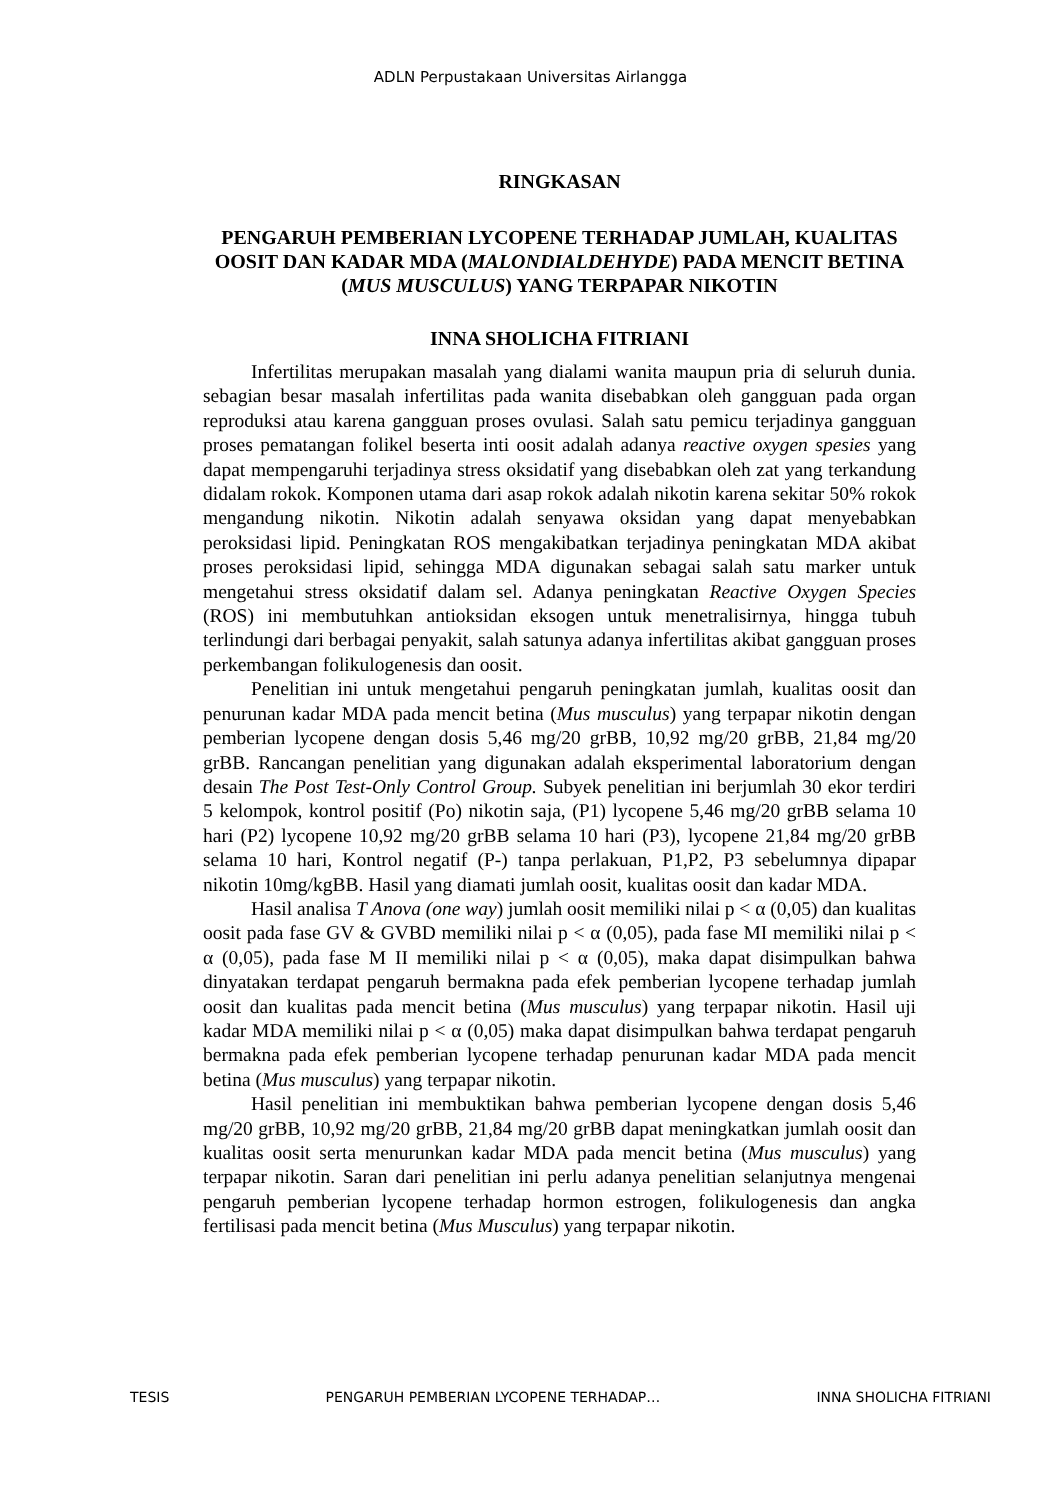ADLN Perpustakaan Universitas Airlangga
RINGKASAN
PENGARUH PEMBERIAN LYCOPENE TERHADAP JUMLAH, KUALITAS OOSIT DAN KADAR MDA (MALONDIALDEHYDE) PADA MENCIT BETINA (MUS MUSCULUS) YANG TERPAPAR NIKOTIN
INNA SHOLICHA FITRIANI
Infertilitas merupakan masalah yang dialami wanita maupun pria di seluruh dunia. sebagian besar masalah infertilitas pada wanita disebabkan oleh gangguan pada organ reproduksi atau karena gangguan proses ovulasi. Salah satu pemicu terjadinya gangguan proses pematangan folikel beserta inti oosit adalah adanya reactive oxygen spesies yang dapat mempengaruhi terjadinya stress oksidatif yang disebabkan oleh zat yang terkandung didalam rokok. Komponen utama dari asap rokok adalah nikotin karena sekitar 50% rokok mengandung nikotin. Nikotin adalah senyawa oksidan yang dapat menyebabkan peroksidasi lipid. Peningkatan ROS mengakibatkan terjadinya peningkatan MDA akibat proses peroksidasi lipid, sehingga MDA digunakan sebagai salah satu marker untuk mengetahui stress oksidatif dalam sel. Adanya peningkatan Reactive Oxygen Species (ROS) ini membutuhkan antioksidan eksogen untuk menetralisirnya, hingga tubuh terlindungi dari berbagai penyakit, salah satunya adanya infertilitas akibat gangguan proses perkembangan folikulogenesis dan oosit.
Penelitian ini untuk mengetahui pengaruh peningkatan jumlah, kualitas oosit dan penurunan kadar MDA pada mencit betina (Mus musculus) yang terpapar nikotin dengan pemberian lycopene dengan dosis 5,46 mg/20 grBB, 10,92 mg/20 grBB, 21,84 mg/20 grBB. Rancangan penelitian yang digunakan adalah eksperimental laboratorium dengan desain The Post Test-Only Control Group. Subyek penelitian ini berjumlah 30 ekor terdiri 5 kelompok, kontrol positif (Po) nikotin saja, (P1) lycopene 5,46 mg/20 grBB selama 10 hari (P2) lycopene 10,92 mg/20 grBB selama 10 hari (P3), lycopene 21,84 mg/20 grBB selama 10 hari, Kontrol negatif (P-) tanpa perlakuan, P1,P2, P3 sebelumnya dipapar nikotin 10mg/kgBB. Hasil yang diamati jumlah oosit, kualitas oosit dan kadar MDA.
Hasil analisa T Anova (one way) jumlah oosit memiliki nilai p < α (0,05) dan kualitas oosit pada fase GV & GVBD memiliki nilai p < α (0,05), pada fase MI memiliki nilai p < α (0,05), pada fase M II memiliki nilai p < α (0,05), maka dapat disimpulkan bahwa dinyatakan terdapat pengaruh bermakna pada efek pemberian lycopene terhadap jumlah oosit dan kualitas pada mencit betina (Mus musculus) yang terpapar nikotin. Hasil uji kadar MDA memiliki nilai p < α (0,05) maka dapat disimpulkan bahwa terdapat pengaruh bermakna pada efek pemberian lycopene terhadap penurunan kadar MDA pada mencit betina (Mus musculus) yang terpapar nikotin.
Hasil penelitian ini membuktikan bahwa pemberian lycopene dengan dosis 5,46 mg/20 grBB, 10,92 mg/20 grBB, 21,84 mg/20 grBB dapat meningkatkan jumlah oosit dan kualitas oosit serta menurunkan kadar MDA pada mencit betina (Mus musculus) yang terpapar nikotin. Saran dari penelitian ini perlu adanya penelitian selanjutnya mengenai pengaruh pemberian lycopene terhadap hormon estrogen, folikulogenesis dan angka fertilisasi pada mencit betina (Mus Musculus) yang terpapar nikotin.
TESIS PENGARUH PEMBERIAN LYCOPENE TERHADAP… INNA SHOLICHA FITRIANI